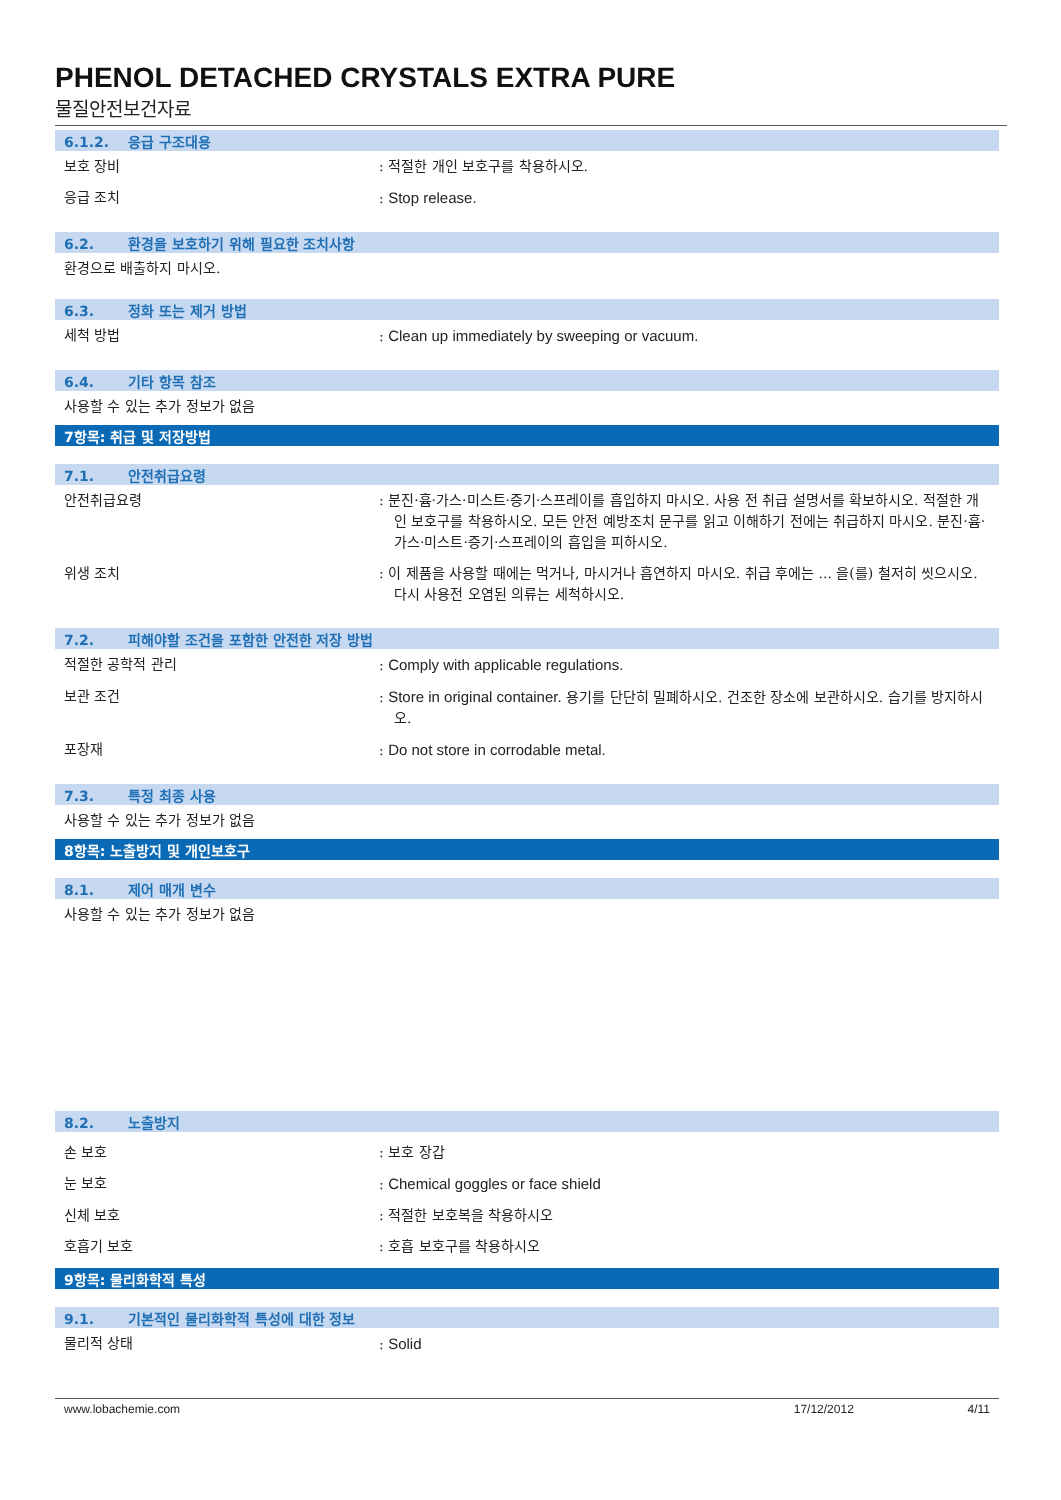PHENOL DETACHED CRYSTALS EXTRA PURE
물질안전보건자료
6.1.2. 응급 구조대용
보호 장비 : 적절한 개인 보호구를 착용하시오.
응급 조치 : Stop release.
6.2. 환경을 보호하기 위해 필요한 조치사항
환경으로 배출하지 마시오.
6.3. 정화 또는 제거 방법
세척 방법 : Clean up immediately by sweeping or vacuum.
6.4. 기타 항목 참조
사용할 수 있는 추가 정보가 없음
7항목: 취급 및 저장방법
7.1. 안전취급요령
안전취급요령 : 분진·흄·가스·미스트·증기·스프레이를 흡입하지 마시오. 사용 전 취급 설명서를 확보하시오. 적절한 개인 보호구를 착용하시오. 모든 안전 예방조치 문구를 읽고 이해하기 전에는 취급하지 마시오. 분진·흄·가스·미스트·증기·스프레이의 흡입을 피하시오.
위생 조치 : 이 제품을 사용할 때에는 먹거나, 마시거나 흡연하지 마시오. 취급 후에는 ... 을(를) 철저히 씻으시오. 다시 사용전 오염된 의류는 세척하시오.
7.2. 피해야할 조건을 포함한 안전한 저장 방법
적절한 공학적 관리 : Comply with applicable regulations.
보관 조건 : Store in original container. 용기를 단단히 밀폐하시오. 건조한 장소에 보관하시오. 습기를 방지하시오.
포장재 : Do not store in corrodable metal.
7.3. 특정 최종 사용
사용할 수 있는 추가 정보가 없음
8항목: 노출방지 및 개인보호구
8.1. 제어 매개 변수
사용할 수 있는 추가 정보가 없음
8.2. 노출방지
손 보호 : 보호 장갑
눈 보호 : Chemical goggles or face shield
신체 보호 : 적절한 보호복을 착용하시오
호흡기 보호 : 호흡 보호구를 착용하시오
9항목: 물리화학적 특성
9.1. 기본적인 물리화학적 특성에 대한 정보
물리적 상태 : Solid
www.lobachemie.com 17/12/2012 4/11